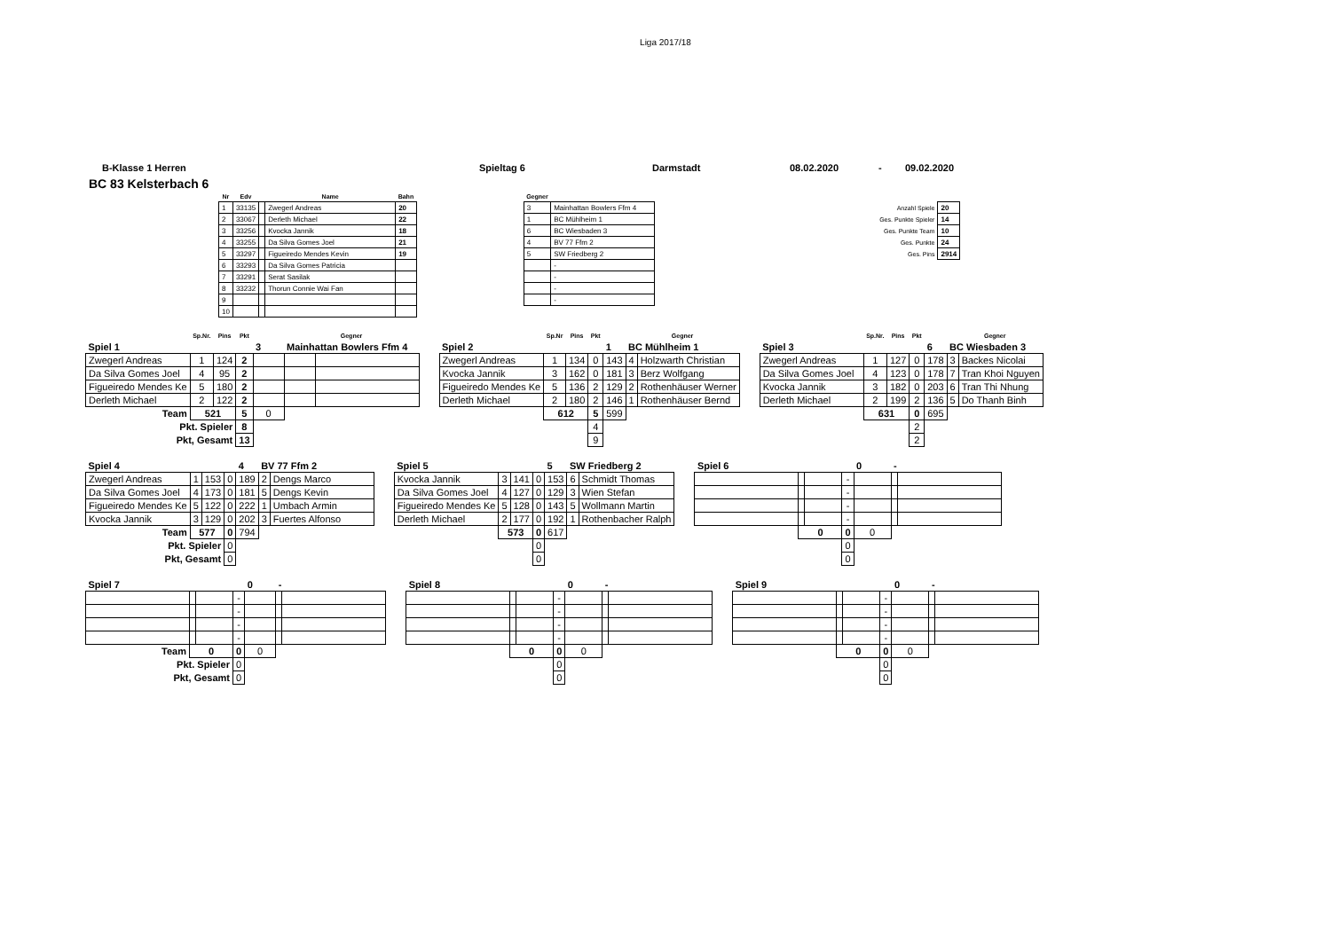Liga 2017/18
B-Klasse 1 Herren Spieltag 6 Darmstadt 08.02.2020 - 09.02.2020
BC 83 Kelsterbach 6
| Nr | Edv | | Name | Bahn |
| --- | --- | --- | --- | --- |
| 1 | 33135 | | Zwegerl Andreas | 20 |
| 2 | 33067 | | Derleth Michael | 22 |
| 3 | 33256 | | Kvocka Jannik | 18 |
| 4 | 33255 | | Da Silva Gomes Joel | 21 |
| 5 | 33297 | | Figueiredo Mendes Kevin | 19 |
| 6 | 33293 | | Da Silva Gomes Patricia | |
| 7 | 33291 | | Serat Sasilak | |
| 8 | 33232 | | Thorun Connie Wai Fan | |
| 9 | | | | |
| 10 | | | | |
| Gegner | |
| --- | --- |
| 3 | Mainhattan Bowlers Ffm 4 |
| 1 | BC Mühlheim 1 |
| 6 | BC Wiesbaden 3 |
| 4 | BV 77 Ffm 2 |
| 5 | SW Friedberg 2 |
| | - |
| | - |
| | - |
| | - |
| Anzahl Spiele | 20 |
| Ges. Punkte Spieler | 14 |
| Ges. Punkte Team | 10 |
| Ges. Punkte | 24 |
| Ges. Pins | 2914 |
| | Sp.Nr. | Pins | Pkt | | Gegner | |
| --- | --- | --- | --- | --- | --- | --- |
| Spiel 1 | | | | 3 | Mainhattan Bowlers Ffm 4 | |
| Zwegerl Andreas | 1 | 124 | 2 | | | |
| Da Silva Gomes Joel | 4 | 95 | 2 | | | |
| Figueiredo Mendes Ke | 5 | 180 | 2 | | | |
| Derleth Michael | 2 | 122 | 2 | | | |
| Team | 521 | | 5 | 0 | | |
| Pkt. Spieler | | | 8 | | | |
| Pkt, Gesamt | | | 13 | | | |
| | Sp.Nr | Pins | Pkt | | Gegner | |
| --- | --- | --- | --- | --- | --- | --- |
| Spiel 2 | | | | 1 | BC Mühlheim 1 | |
| Zwegerl Andreas | 1 | 134 | 0 | 143 | 4 | Holzwarth Christian |
| Kvocka Jannik | 3 | 162 | 0 | 181 | 3 | Berz Wolfgang |
| Figueiredo Mendes Ke | 5 | 136 | 2 | 129 | 2 | Rothenhäuser Werner |
| Derleth Michael | 2 | 180 | 2 | 146 | 1 | Rothenhäuser Bernd |
| | 612 | | 5 | 599 | | |
| | | | 4 | | | |
| | | | 9 | | | |
| | Sp.Nr. | Pins | Pkt | | Gegner | |
| --- | --- | --- | --- | --- | --- | --- |
| Spiel 3 | | | | 6 | BC Wiesbaden 3 | |
| Zwegerl Andreas | 1 | 127 | 0 | 178 | 3 | Backes Nicolai |
| Da Silva Gomes Joel | 4 | 123 | 0 | 178 | 7 | Tran Khoi Nguyen |
| Kvocka Jannik | 3 | 182 | 0 | 203 | 6 | Tran Thi Nhung |
| Derleth Michael | 2 | 199 | 2 | 136 | 5 | Do Thanh Binh |
| | 631 | | 0 | 695 | | |
| | | | 2 | | | |
| | | | 2 | | | |
| Spiel 4 | | | | 4 | BV 77 Ffm 2 | |
| Zwegerl Andreas | 1 | 153 | 0 | 189 | 2 | Dengs Marco |
| Da Silva Gomes Joel | 4 | 173 | 0 | 181 | 5 | Dengs Kevin |
| Figueiredo Mendes Ke | 5 | 122 | 0 | 222 | 1 | Umbach Armin |
| Kvocka Jannik | 3 | 129 | 0 | 202 | 3 | Fuertes Alfonso |
| Team | 577 | | 0 | 794 | | |
| Pkt. Spieler | | | 0 | | | |
| Pkt, Gesamt | | | 0 | | | |
| Spiel 5 | | | | 5 | SW Friedberg 2 | |
| Kvocka Jannik | 3 | 141 | 0 | 153 | 6 | Schmidt Thomas |
| Da Silva Gomes Joel | 4 | 127 | 0 | 129 | 3 | Wien Stefan |
| Figueiredo Mendes Ke | 5 | 128 | 0 | 143 | 5 | Wollmann Martin |
| Derleth Michael | 2 | 177 | 0 | 192 | 1 | Rothenbacher Ralph |
| | 573 | | 0 | 617 | | |
| | | | 0 | | | |
| | | | 0 | | | |
| Spiel 6 | | | | 0 | - | |
| | | | - | | | |
| | | | - | | | |
| | | | - | | | |
| | | | - | | | |
| | 0 | | 0 | 0 | | |
| | | | 0 | | | |
| | | | 0 | | | |
| Spiel 7 | | | | 0 | - | |
| | | | - | | | |
| | | | - | | | |
| | | | - | | | |
| | | | - | | | |
| Team | 0 | | 0 | 0 | | |
| Pkt. Spieler | | | 0 | | | |
| Pkt, Gesamt | | | 0 | | | |
| Spiel 8 | | | | 0 | - | |
| | | | - | | | |
| | | | - | | | |
| | | | - | | | |
| | | | - | | | |
| | 0 | | 0 | 0 | | |
| | | | 0 | | | |
| | | | 0 | | | |
| Spiel 9 | | | | 0 | - | |
| | | | - | | | |
| | | | - | | | |
| | | | - | | | |
| | | | - | | | |
| | 0 | | 0 | 0 | | |
| | | | 0 | | | |
| | | | 0 | | | |